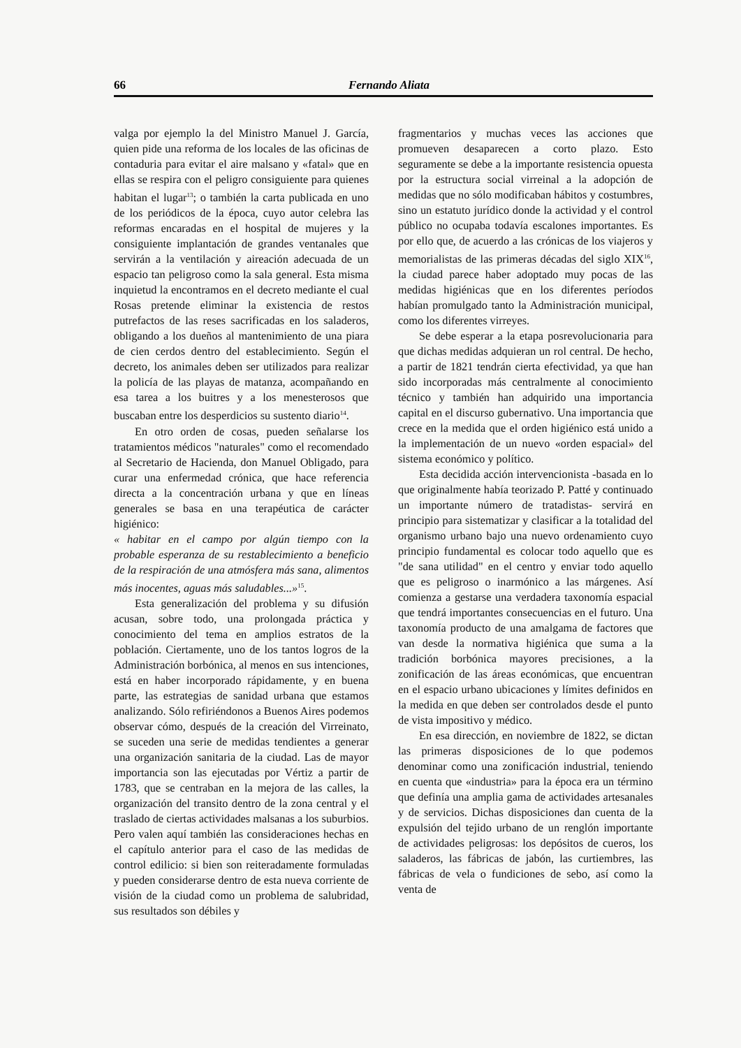66 Fernando Aliata
valga por ejemplo la del Ministro Manuel J. García, quien pide una reforma de los locales de las oficinas de contaduria para evitar el aire malsano y «fatal» que en ellas se respira con el peligro consiguiente para quienes habitan el lugar<sup>13</sup>; o también la carta publicada en uno de los periódicos de la época, cuyo autor celebra las reformas encaradas en el hospital de mujeres y la consiguiente implantación de grandes ventanales que servirán a la ventilación y aireación adecuada de un espacio tan peligroso como la sala general. Esta misma inquietud la encontramos en el decreto mediante el cual Rosas pretende eliminar la existencia de restos putrefactos de las reses sacrificadas en los saladeros, obligando a los dueños al mantenimiento de una piara de cien cerdos dentro del establecimiento. Según el decreto, los animales deben ser utilizados para realizar la policía de las playas de matanza, acompañando en esa tarea a los buitres y a los menesterosos que buscaban entre los desperdicios su sustento diario<sup>14</sup>.
En otro orden de cosas, pueden señalarse los tratamientos médicos "naturales" como el recomendado al Secretario de Hacienda, don Manuel Obligado, para curar una enfermedad crónica, que hace referencia directa a la concentración urbana y que en líneas generales se basa en una terapéutica de carácter higiénico:
« habitar en el campo por algún tiempo con la probable esperanza de su restablecimiento a beneficio de la respiración de una atmósfera más sana, alimentos más inocentes, aguas más saludables...»<sup>15</sup>.
Esta generalización del problema y su difusión acusan, sobre todo, una prolongada práctica y conocimiento del tema en amplios estratos de la población. Ciertamente, uno de los tantos logros de la Administración borbónica, al menos en sus intenciones, está en haber incorporado rápidamente, y en buena parte, las estrategias de sanidad urbana que estamos analizando. Sólo refiriéndonos a Buenos Aires podemos observar cómo, después de la creación del Virreinato, se suceden una serie de medidas tendientes a generar una organización sanitaria de la ciudad. Las de mayor importancia son las ejecutadas por Vértiz a partir de 1783, que se centraban en la mejora de las calles, la organización del transito dentro de la zona central y el traslado de ciertas actividades malsanas a los suburbios. Pero valen aquí también las consideraciones hechas en el capítulo anterior para el caso de las medidas de control edilicio: si bien son reiteradamente formuladas y pueden considerarse dentro de esta nueva corriente de visión de la ciudad como un problema de salubridad, sus resultados son débiles y
fragmentarios y muchas veces las acciones que promueven desaparecen a corto plazo. Esto seguramente se debe a la importante resistencia opuesta por la estructura social virreinal a la adopción de medidas que no sólo modificaban hábitos y costumbres, sino un estatuto jurídico donde la actividad y el control público no ocupaba todavía escalones importantes. Es por ello que, de acuerdo a las crónicas de los viajeros y memorialistas de las primeras décadas del siglo XIX<sup>16</sup>, la ciudad parece haber adoptado muy pocas de las medidas higiénicas que en los diferentes períodos habían promulgado tanto la Administración municipal, como los diferentes virreyes.
Se debe esperar a la etapa posrevolucionaria para que dichas medidas adquieran un rol central. De hecho, a partir de 1821 tendrán cierta efectividad, ya que han sido incorporadas más centralmente al conocimiento técnico y también han adquirido una importancia capital en el discurso gubernativo. Una importancia que crece en la medida que el orden higiénico está unido a la implementación de un nuevo «orden espacial» del sistema económico y político.
Esta decidida acción intervencionista -basada en lo que originalmente había teorizado P. Patté y continuado un importante número de tratadistas- servirá en principio para sistematizar y clasificar a la totalidad del organismo urbano bajo una nuevo ordenamiento cuyo principio fundamental es colocar todo aquello que es "de sana utilidad" en el centro y enviar todo aquello que es peligroso o inarmónico a las márgenes. Así comienza a gestarse una verdadera taxonomía espacial que tendrá importantes consecuencias en el futuro. Una taxonomía producto de una amalgama de factores que van desde la normativa higiénica que suma a la tradición borbónica mayores precisiones, a la zonificación de las áreas económicas, que encuentran en el espacio urbano ubicaciones y límites definidos en la medida en que deben ser controlados desde el punto de vista impositivo y médico.
En esa dirección, en noviembre de 1822, se dictan las primeras disposiciones de lo que podemos denominar como una zonificación industrial, teniendo en cuenta que «industria» para la época era un término que definía una amplia gama de actividades artesanales y de servicios. Dichas disposiciones dan cuenta de la expulsión del tejido urbano de un renglón importante de actividades peligrosas: los depósitos de cueros, los saladeros, las fábricas de jabón, las curtiembres, las fábricas de vela o fundiciones de sebo, así como la venta de